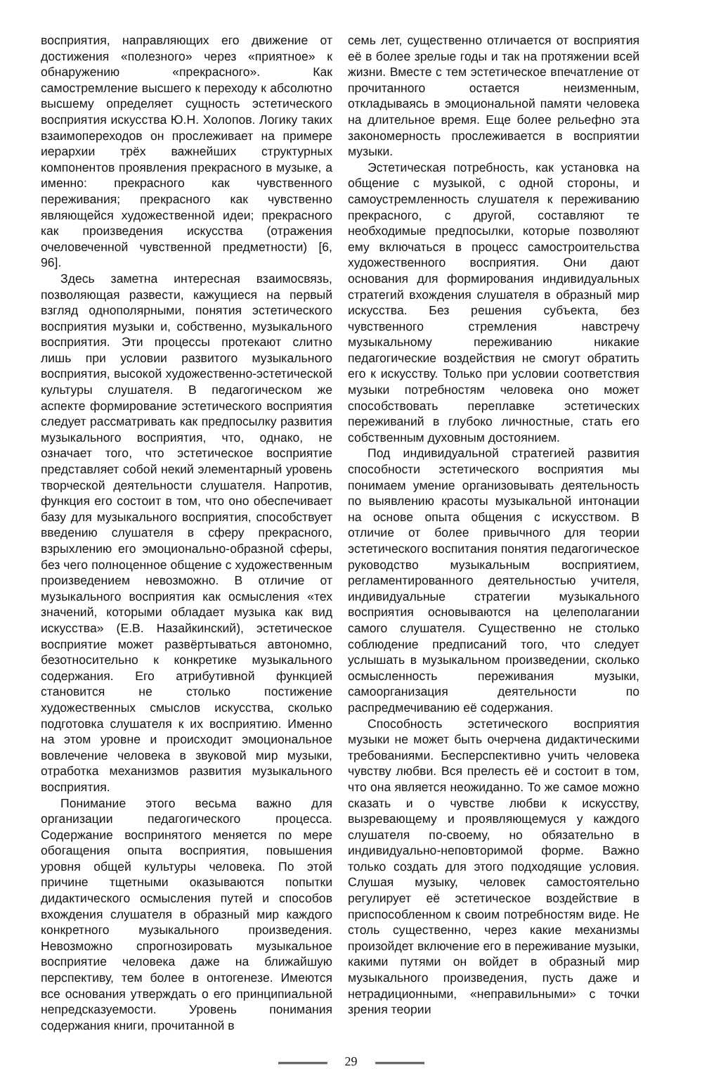восприятия, направляющих его движение от достижения «полезного» через «приятное» к обнаружению «прекрасного». Как самостремление высшего к переходу к абсолютно высшему определяет сущность эстетического восприятия искусства Ю.Н. Холопов. Логику таких взаимопереходов он прослеживает на примере иерархии трёх важнейших структурных компонентов проявления прекрасного в музыке, а именно: прекрасного как чувственного переживания; прекрасного как чувственно являющейся художественной идеи; прекрасного как произведения искусства (отражения очеловеченной чувственной предметности) [6, 96].
Здесь заметна интересная взаимосвязь, позволяющая развести, кажущиеся на первый взгляд однополярными, понятия эстетического восприятия музыки и, собственно, музыкального восприятия. Эти процессы протекают слитно лишь при условии развитого музыкального восприятия, высокой художественно-эстетической культуры слушателя. В педагогическом же аспекте формирование эстетического восприятия следует рассматривать как предпосылку развития музыкального восприятия, что, однако, не означает того, что эстетическое восприятие представляет собой некий элементарный уровень творческой деятельности слушателя. Напротив, функция его состоит в том, что оно обеспечивает базу для музыкального восприятия, способствует введению слушателя в сферу прекрасного, взрыхлению его эмоционально-образной сферы, без чего полноценное общение с художественным произведением невозможно. В отличие от музыкального восприятия как осмысления «тех значений, которыми обладает музыка как вид искусства» (Е.В. Назайкинский), эстетическое восприятие может развёртываться автономно, безотносительно к конкретике музыкального содержания. Его атрибутивной функцией становится не столько постижение художественных смыслов искусства, сколько подготовка слушателя к их восприятию. Именно на этом уровне и происходит эмоциональное вовлечение человека в звуковой мир музыки, отработка механизмов развития музыкального восприятия.
Понимание этого весьма важно для организации педагогического процесса. Содержание воспринятого меняется по мере обогащения опыта восприятия, повышения уровня общей культуры человека. По этой причине тщетными оказываются попытки дидактического осмысления путей и способов вхождения слушателя в образный мир каждого конкретного музыкального произведения. Невозможно спрогнозировать музыкальное восприятие человека даже на ближайшую перспективу, тем более в онтогенезе. Имеются все основания утверждать о его принципиальной непредсказуемости. Уровень понимания содержания книги, прочитанной в
семь лет, существенно отличается от восприятия её в более зрелые годы и так на протяжении всей жизни. Вместе с тем эстетическое впечатление от прочитанного остается неизменным, откладываясь в эмоциональной памяти человека на длительное время. Еще более рельефно эта закономерность прослеживается в восприятии музыки.
Эстетическая потребность, как установка на общение с музыкой, с одной стороны, и самоустремленность слушателя к переживанию прекрасного, с другой, составляют те необходимые предпосылки, которые позволяют ему включаться в процесс самостроительства художественного восприятия. Они дают основания для формирования индивидуальных стратегий вхождения слушателя в образный мир искусства. Без решения субъекта, без чувственного стремления навстречу музыкальному переживанию никакие педагогические воздействия не смогут обратить его к искусству. Только при условии соответствия музыки потребностям человека оно может способствовать переплавке эстетических переживаний в глубоко личностные, стать его собственным духовным достоянием.
Под индивидуальной стратегией развития способности эстетического восприятия мы понимаем умение организовывать деятельность по выявлению красоты музыкальной интонации на основе опыта общения с искусством. В отличие от более привычного для теории эстетического воспитания понятия педагогическое руководство музыкальным восприятием, регламентированного деятельностью учителя, индивидуальные стратегии музыкального восприятия основываются на целеполагании самого слушателя. Существенно не столько соблюдение предписаний того, что следует услышать в музыкальном произведении, сколько осмысленность переживания музыки, самоорганизация деятельности по распредмечиванию её содержания.
Способность эстетического восприятия музыки не может быть очерчена дидактическими требованиями. Бесперспективно учить человека чувству любви. Вся прелесть её и состоит в том, что она является неожиданно. То же самое можно сказать и о чувстве любви к искусству, вызревающему и проявляющемуся у каждого слушателя по-своему, но обязательно в индивидуально-неповторимой форме. Важно только создать для этого подходящие условия. Слушая музыку, человек самостоятельно регулирует её эстетическое воздействие в приспособленном к своим потребностям виде. Не столь существенно, через какие механизмы произойдет включение его в переживание музыки, какими путями он войдет в образный мир музыкального произведения, пусть даже и нетрадиционными, «неправильными» с точки зрения теории
29